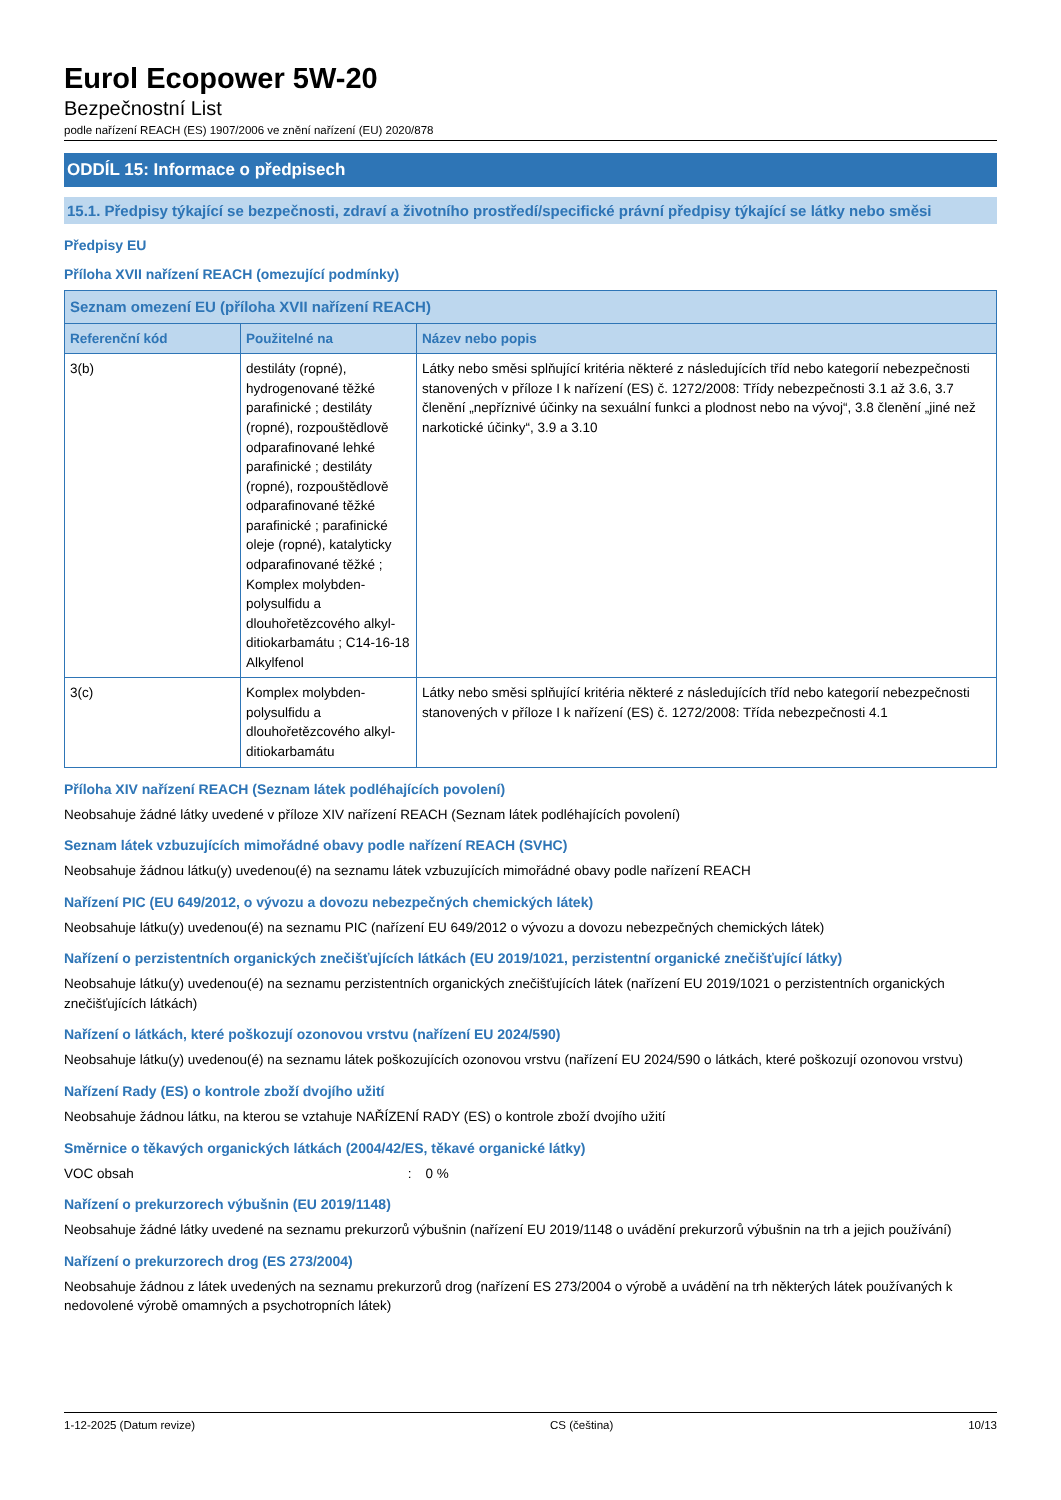Eurol Ecopower 5W-20
Bezpečnostní List
podle nařízení REACH (ES) 1907/2006 ve znění nařízení (EU) 2020/878
ODDÍL 15: Informace o předpisech
15.1. Předpisy týkající se bezpečnosti, zdraví a životního prostředí/specifické právní předpisy týkající se látky nebo směsi
Předpisy EU
Příloha XVII nařízení REACH (omezující podmínky)
| Seznam omezení EU (příloha XVII nařízení REACH) | | |
| --- | --- | --- |
| Referenční kód | Použitelné na | Název nebo popis |
| 3(b) | destiláty (ropné), hydrogenované těžké parafinické ; destiláty (ropné), rozpouštědlově odparafinované lehké parafinické ; destiláty (ropné), rozpouštědlově odparafinované těžké parafinické ; parafinické oleje (ropné), katalyticky odparafinované těžké ; Komplex molybden-polysulfidu a dlouhořetězcového alkyl-ditiokarbamátu ; C14-16-18 Alkylfenol | Látky nebo směsi splňující kritéria některé z následujících tříd nebo kategorií nebezpečnosti stanovených v příloze I k nařízení (ES) č. 1272/2008: Třídy nebezpečnosti 3.1 až 3.6, 3.7 členění „nepříznivé účinky na sexuální funkci a plodnost nebo na vývoj“, 3.8 členění „jiné než narkotické účinky“, 3.9 a 3.10 |
| 3(c) | Komplex molybden-polysulfidu a dlouhořetězcového alkyl-ditiokarbamátu | Látky nebo směsi splňující kritéria některé z následujících tříd nebo kategorií nebezpečnosti stanovených v příloze I k nařízení (ES) č. 1272/2008: Třída nebezpečnosti 4.1 |
Příloha XIV nařízení REACH (Seznam látek podléhajících povolení)
Neobsahuje žádné látky uvedené v příloze XIV nařízení REACH (Seznam látek podléhajících povolení)
Seznam látek vzbuzujících mimořádné obavy podle nařízení REACH (SVHC)
Neobsahuje žádnou látku(y) uvedenou(é) na seznamu látek vzbuzujících mimořádné obavy podle nařízení REACH
Nařízení PIC (EU 649/2012, o vývozu a dovozu nebezpečných chemických látek)
Neobsahuje látku(y) uvedenou(é) na seznamu PIC (nařízení EU 649/2012 o vývozu a dovozu nebezpečných chemických látek)
Nařízení o perzistentních organických znečišťujících látkách (EU 2019/1021, perzistentní organické znečišťující látky)
Neobsahuje látku(y) uvedenou(é) na seznamu perzistentních organických znečišťujících látek (nařízení EU 2019/1021 o perzistentních organických znečišťujících látkách)
Nařízení o látkách, které poškozují ozonovou vrstvu (nařízení EU 2024/590)
Neobsahuje látku(y) uvedenou(é) na seznamu látek poškozujících ozonovou vrstvu (nařízení EU 2024/590 o látkách, které poškozují ozonovou vrstvu)
Nařízení Rady (ES) o kontrole zboží dvojího užití
Neobsahuje žádnou látku, na kterou se vztahuje NAŘÍZENÍ RADY (ES) o kontrole zboží dvojího užití
Směrnice o těkavých organických látkách (2004/42/ES, těkavé organické látky)
VOC obsah : 0 %
Nařízení o prekurzorech výbušnin (EU 2019/1148)
Neobsahuje žádné látky uvedené na seznamu prekurzorů výbušnin (nařízení EU 2019/1148 o uvádění prekurzorů výbušnin na trh a jejich používání)
Nařízení o prekurzorech drog (ES 273/2004)
Neobsahuje žádnou z látek uvedených na seznamu prekurzorů drog (nařízení ES 273/2004 o výrobě a uvádění na trh některých látek používaných k nedovolené výrobě omamných a psychotropních látek)
1-12-2025 (Datum revize) CS (čeština) 10/13